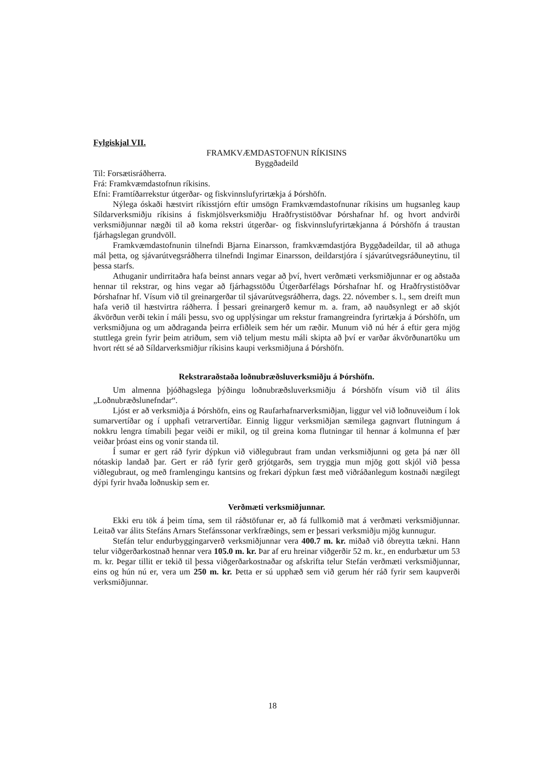Fylgiskjal VII.
FRAMKVÆMDASTOFNUN RÍKISINS
Byggðadeild
Til: Forsætisráðherra.
Frá: Framkvæmdastofnun ríkisins.
Efni: Framtíðarrekstur útgerðar- og fiskvinnslufyrirtækja á Þórshöfn.
Nýlega óskaði hæstvirt ríkisstjórn eftir umsögn Framkvæmdastofnunar ríkisins um hugsanleg kaup Síldarverksmiðju ríkisins á fiskmjölsverksmiðju Hraðfrystistöðvar Þórshafnar hf. og hvort andvirði verksmiðjunnar nægði til að koma rekstri útgerðar- og fiskvinnslufyrirtækjanna á Þórshöfn á traustan fjárhagslegan grundvöll.
Framkvæmdastofnunin tilnefndi Bjarna Einarsson, framkvæmdastjóra Byggðadeildar, til að athuga mál þetta, og sjávarútvegsráðherra tilnefndi Ingimar Einarsson, deildarstjóra í sjávarútvegsráðuneytinu, til þessa starfs.
Athuganir undirritaðra hafa beinst annars vegar að því, hvert verðmæti verksmiðjunnar er og aðstaða hennar til rekstrar, og hins vegar að fjárhagsstöðu Útgerðarfélags Þórshafnar hf. og Hraðfrystistöðvar Þórshafnar hf. Vísum við til greinargerðar til sjávarútvegsráðherra, dags. 22. nóvember s. l., sem dreift mun hafa verið til hæstvirtra ráðherra. Í þessari greinargerð kemur m. a. fram, að nauðsynlegt er að skjót ákvörðun verði tekin í máli þessu, svo og upplýsingar um rekstur framangreindra fyrirtækja á Þórshöfn, um verksmiðjuna og um aðdraganda þeirra erfiðleik sem hér um ræðir. Munum við nú hér á eftir gera mjög stuttlega grein fyrir þeim atriðum, sem við teljum mestu máli skipta að því er varðar ákvörðunartöku um hvort rétt sé að Síldarverksmiðjur ríkisins kaupi verksmiðjuna á Þórshöfn.
Rekstraraðstaða loðnubræðsluverksmiðju á Þórshöfn.
Um almenna þjóðhagslega þýðingu loðnubræðsluverksmiðju á Þórshöfn vísum við til álits „Loðnubræðslunefndar“.
Ljóst er að verksmiðja á Þórshöfn, eins og Raufarhafnarverksmiðjan, liggur vel við loðnuveiðum í lok sumarvertíðar og í upphafi vetrarvertíðar. Einnig liggur verksmiðjan sæmilega gagnvart flutningum á nokkru lengra tímabili þegar veiði er mikil, og til greina koma flutningar til hennar á kolmunna ef þær veiðar þróast eins og vonir standa til.
Í sumar er gert ráð fyrir dýpkun við viðlegubraut fram undan verksmiðjunni og geta þá nær öll nótaskip landað þar. Gert er ráð fyrir gerð grjótgarðs, sem tryggja mun mjög gott skjól við þessa viðlegubraut, og með framlengingu kantsins og frekari dýpkun fæst með viðráðanlegum kostnaði nægilegt dýpi fyrir hvaða loðnuskip sem er.
Verðmæti verksmiðjunnar.
Ekki eru tök á þeim tíma, sem til ráðstöfunar er, að fá fullkomið mat á verðmæti verksmiðjunnar. Leitað var álits Stefáns Arnars Stefánssonar verkfræðings, sem er þessari verksmiðju mjög kunnugur.
Stefán telur endurbyggingarverð verksmiðjunnar vera 400.7 m. kr. miðað við óbreytta tækni. Hann telur viðgerðarkostnað hennar vera 105.0 m. kr. Þar af eru hreinar viðgerðir 52 m. kr., en endurbætur um 53 m. kr. Þegar tillit er tekið til þessa viðgerðarkostnaðar og afskrifta telur Stefán verðmæti verksmiðjunnar, eins og hún nú er, vera um 250 m. kr. Þetta er sú upphæð sem við gerum hér ráð fyrir sem kaupverði verksmiðjunnar.
18